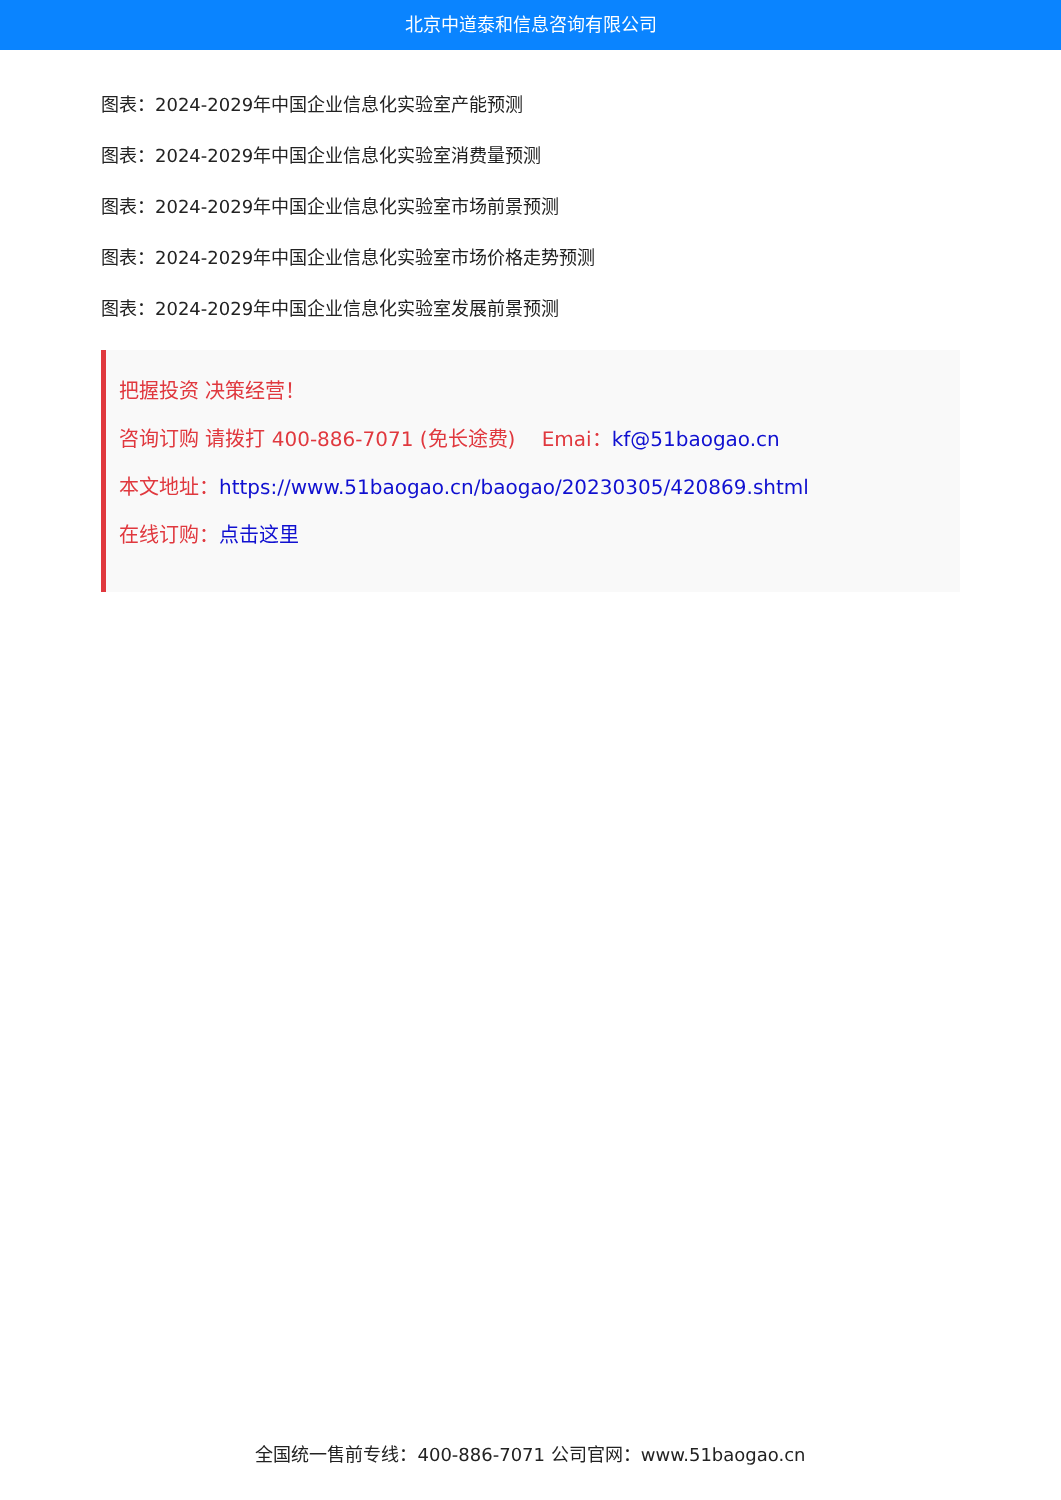北京中道泰和信息咨询有限公司
图表：2024-2029年中国企业信息化实验室产能预测
图表：2024-2029年中国企业信息化实验室消费量预测
图表：2024-2029年中国企业信息化实验室市场前景预测
图表：2024-2029年中国企业信息化实验室市场价格走势预测
图表：2024-2029年中国企业信息化实验室发展前景预测
把握投资 决策经营！
咨询订购 请拨打 400-886-7071 (免长途费)　 Emai：kf@51baogao.cn
本文地址：https://www.51baogao.cn/baogao/20230305/420869.shtml
在线订购：点击这里
全国统一售前专线：400-886-7071 公司官网：www.51baogao.cn